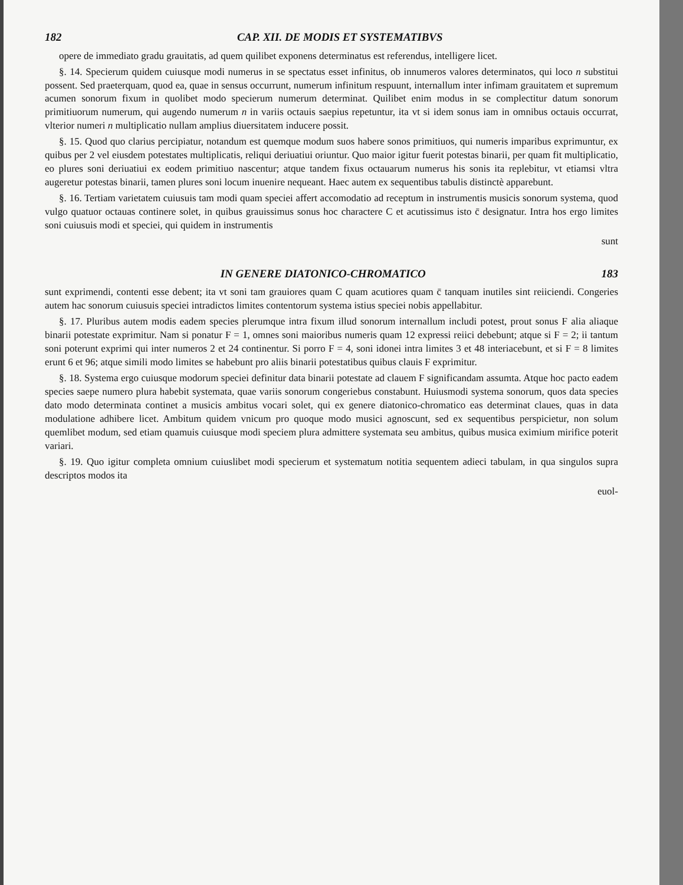182 CAP. XII. DE MODIS ET SYSTEMATIBVS
opere de immediato gradu grauitatis, ad quem quilibet exponens determinatus est referendus, intelligere licet.
§. 14. Specierum quidem cuiusque modi numerus in se spectatus esset infinitus, ob innumeros valores determinatos, qui loco n substitui possent. Sed praeterquam, quod ea, quae in sensus occurrunt, numerum infinitum respuunt, internallum inter infimam grauitatem et supremum acumen sonorum fixum in quolibet modo specierum numerum determinat. Quilibet enim modus in se complectitur datum sonorum primitiuorum numerum, qui augendo numerum n in variis octauis saepius repetuntur, ita vt si idem sonus iam in omnibus octauis occurrat, vlterior numeri n multiplicatio nullam amplius diuersitatem inducere possit.
§. 15. Quod quo clarius percipiatur, notandum est quemque modum suos habere sonos primitiuos, qui numeris imparibus exprimuntur, ex quibus per 2 vel eiusdem potestates multiplicatis, reliqui deriuatiui oriuntur. Quo maior igitur fuerit potestas binarii, per quam fit multiplicatio, eo plures soni deriuatiui ex eodem primitiuo nascentur; atque tandem fixus octauarum numerus his sonis ita replebitur, vt etiamsi vltra augeretur potestas binarii, tamen plures soni locum inuenire nequeant. Haec autem ex sequentibus tabulis distinctè apparebunt.
§. 16. Tertiam varietatem cuiusuis tam modi quam speciei affert accomodatio ad receptum in instrumentis musicis sonorum systema, quod vulgo quatuor octauas continere solet, in quibus grauissimus sonus hoc charactere C et acutissimus isto c̄ designatur. Intra hos ergo limites soni cuiusuis modi et speciei, qui quidem in instrumentis
sunt
IN GENERE DIATONICO-CHROMATICO 183
sunt exprimendi, contenti esse debent; ita vt soni tam grauiores quam C quam acutiores quam c̄ tanquam inutiles sint reiiciendi. Congeries autem hac sonorum cuiusuis speciei intradictos limites contentorum systema istius speciei nobis appellabitur.
§. 17. Pluribus autem modis eadem species plerumque intra fixum illud sonorum internallum includi potest, prout sonus F alia aliaque binarii potestate exprimitur. Nam si ponatur F = 1, omnes soni maioribus numeris quam 12 expressi reiici debebunt; atque si F = 2; ii tantum soni poterunt exprimi qui inter numeros 2 et 24 continentur. Si porro F = 4, soni idonei intra limites 3 et 48 interiacebunt, et si F = 8 limites erunt 6 et 96; atque simili modo limites se habebunt pro aliis binarii potestatibus quibus clauis F exprimitur.
§. 18. Systema ergo cuiusque modorum speciei definitur data binarii potestate ad clauem F significandam assumta. Atque hoc pacto eadem species saepe numero plura habebit systemata, quae variis sonorum congeriebus constabunt. Huiusmodi systema sonorum, quos data species dato modo determinata continet a musicis ambitus vocari solet, qui ex genere diatonico-chromatico eas determinat claues, quas in data modulatione adhibere licet. Ambitum quidem vnicum pro quoque modo musici agnoscunt, sed ex sequentibus perspicietur, non solum quemlibet modum, sed etiam quamuis cuiusque modi speciem plura admittere systemata seu ambitus, quibus musica eximium mirifice poterit variari.
§. 19. Quo igitur completa omnium cuiuslibet modi specierum et systematum notitia sequentem adieci tabulam, in qua singulos supra descriptos modos ita
euol-